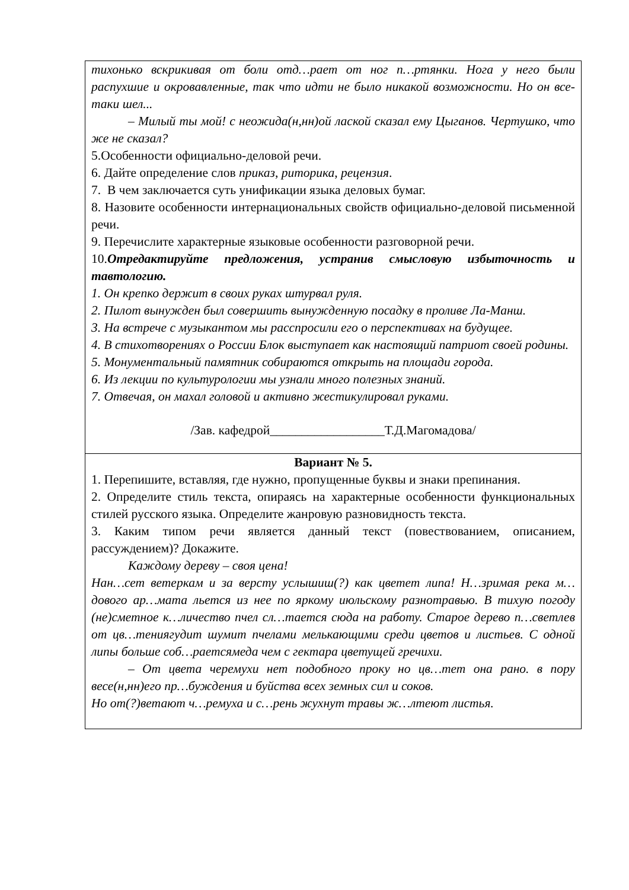| тихонько вскрикивая от боли отд…рает от ног п…ртянки. Нога у него были распухшие и окровавленные, так что идти не было никакой возможности. Но он все-таки шел... – Милый ты мой! с неожида(н,нн)ой лаской сказал ему Цыганов. Чертушко, что же не сказал? 5.Особенности официально-деловой речи. 6. Дайте определение слов приказ , риторика , рецензия . 7. В чем заключается суть унификации языка деловых бумаг. 8. Назовите особенности интернациональных свойств официально-деловой письменной речи. 9. Перечислите характерные языковые особенности разговорной речи. 10. Отредактируйте предложения, устранив смысловую избыточность и тавтологию. 1. Он крепко держит в своих руках штурвал руля. 2. Пилот вынужден был совершить вынужденную посадку в проливе Ла-Манш. 3. На встрече с музыкантом мы расспросили его о перспективах на будущее. 4. В стихотворениях о России Блок выступает как настоящий патриот своей родины. 5. Монументальный памятник собираются открыть на площади города. 6. Из лекции по культурологии мы узнали много полезных знаний. 7. Отвечая, он махал головой и активно жестикулировал руками. /Зав. кафедрой__________________Т.Д.Магомадова/ |
| Вариант № 5. 1. Перепишите, вставляя, где нужно, пропущенные буквы и знаки препинания. 2. Определите стиль текста, опираясь на характерные особенности функциональных стилей русского языка. Определите жанровую разновидность текста. 3. Каким типом речи является данный текст (повествованием, описанием, рассуждением)? Докажите. Каждому дереву – своя цена! Нан…сет ветеркам и за версту услышиш(?) как цветет липа! Н…зримая река м…дового ар…мата льется из нее по яркому июльскому разнотравью. В тихую погоду (не)сметное к…личество пчел сл…тается сюда на работу. Старое дерево п…светлев от цв…тениягудит шумит пчелами мелькающими среди цветов и листьев. С одной липы больше соб…раетсямеда чем с гектара цветущей гречихи. – От цвета черемухи нет подобного проку но цв…тет она рано. в пору весе(н,нн)его пр…буждения и буйства всех земных сил и соков. Но от(?)ветают ч…ремуха и с…рень жухнут травы ж…лтеют листья. |